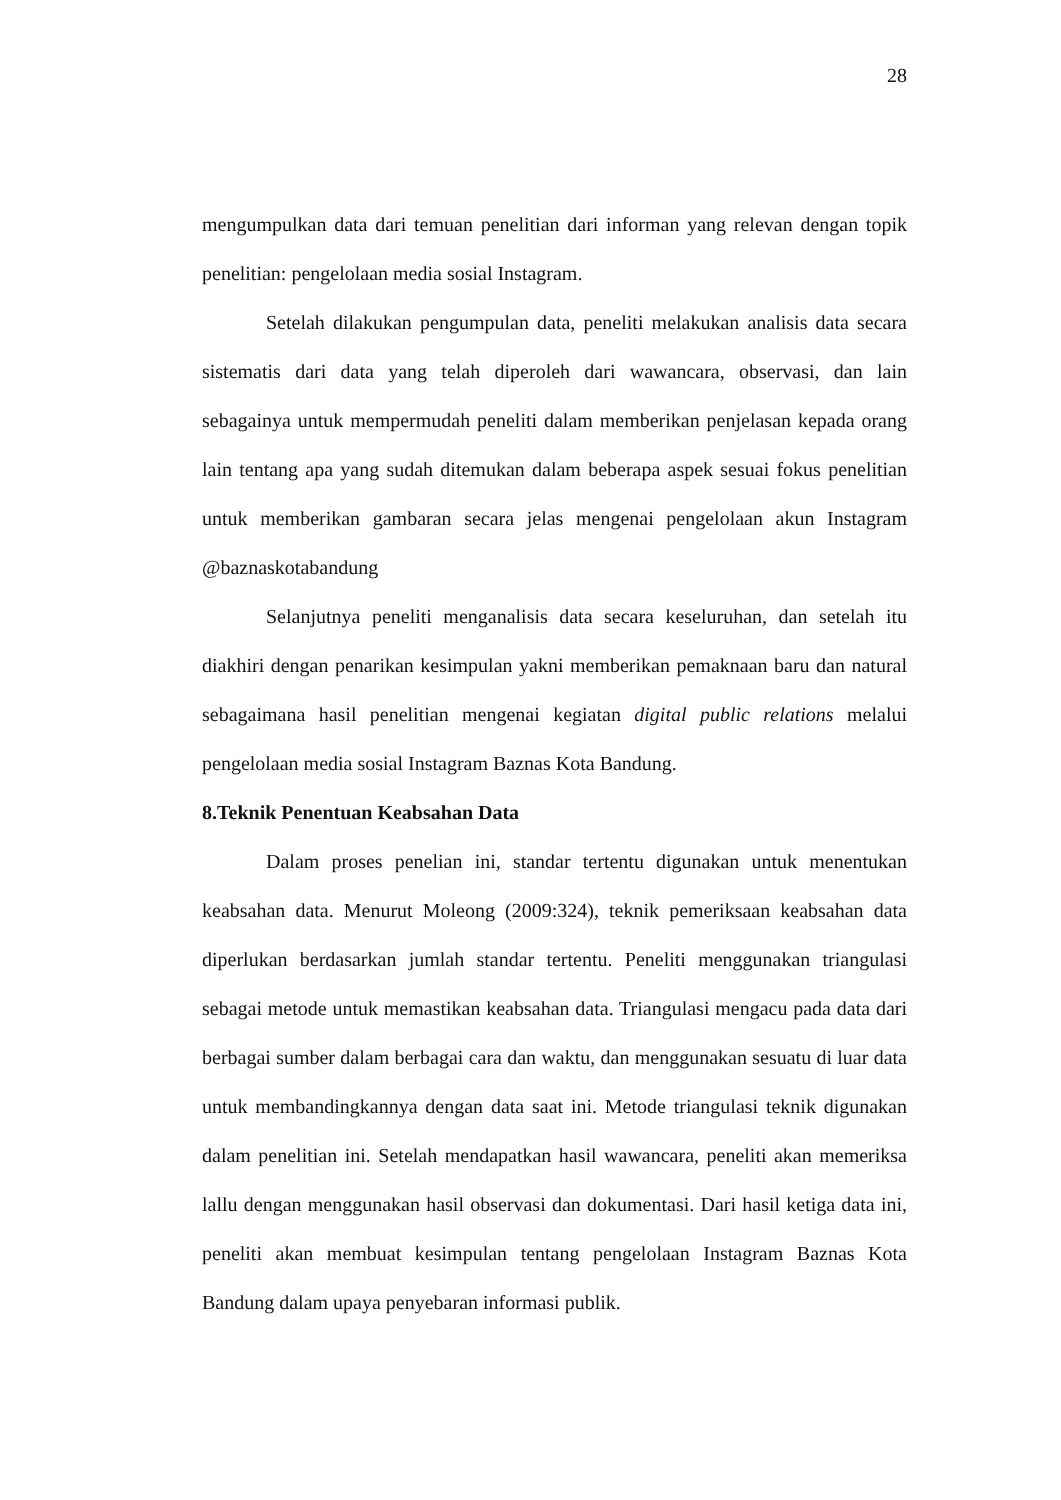28
mengumpulkan data dari temuan penelitian dari informan yang relevan dengan topik penelitian: pengelolaan media sosial Instagram.
Setelah dilakukan pengumpulan data, peneliti melakukan analisis data secara sistematis dari data yang telah diperoleh dari wawancara, observasi, dan lain sebagainya untuk mempermudah peneliti dalam memberikan penjelasan kepada orang lain tentang apa yang sudah ditemukan dalam beberapa aspek sesuai fokus penelitian untuk memberikan gambaran secara jelas mengenai pengelolaan akun Instagram @baznaskotabandung
Selanjutnya peneliti menganalisis data secara keseluruhan, dan setelah itu diakhiri dengan penarikan kesimpulan yakni memberikan pemaknaan baru dan natural sebagaimana hasil penelitian mengenai kegiatan digital public relations melalui pengelolaan media sosial Instagram Baznas Kota Bandung.
8.Teknik Penentuan Keabsahan Data
Dalam proses penelian ini, standar tertentu digunakan untuk menentukan keabsahan data. Menurut Moleong (2009:324), teknik pemeriksaan keabsahan data diperlukan berdasarkan jumlah standar tertentu. Peneliti menggunakan triangulasi sebagai metode untuk memastikan keabsahan data. Triangulasi mengacu pada data dari berbagai sumber dalam berbagai cara dan waktu, dan menggunakan sesuatu di luar data untuk membandingkannya dengan data saat ini. Metode triangulasi teknik digunakan dalam penelitian ini. Setelah mendapatkan hasil wawancara, peneliti akan memeriksa lallu dengan menggunakan hasil observasi dan dokumentasi. Dari hasil ketiga data ini, peneliti akan membuat kesimpulan tentang pengelolaan Instagram Baznas Kota Bandung dalam upaya penyebaran informasi publik.